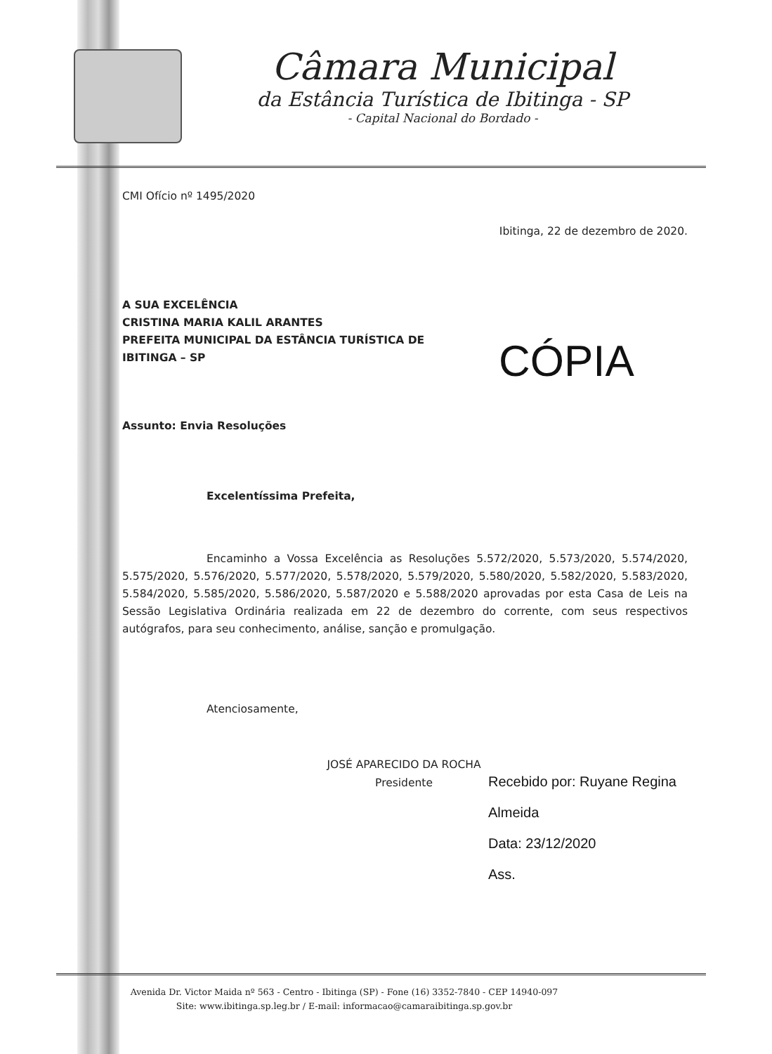Câmara Municipal
da Estância Turística de Ibitinga - SP
- Capital Nacional do Bordado -
CMI Ofício nº 1495/2020
Ibitinga, 22 de dezembro de 2020.
A SUA EXCELÊNCIA
CRISTINA MARIA KALIL ARANTES
PREFEITA MUNICIPAL DA ESTÂNCIA TURÍSTICA DE
IBITINGA – SP
CÓPIA
Assunto: Envia Resoluções
Excelentíssima Prefeita,
Encaminho a Vossa Excelência as Resoluções 5.572/2020, 5.573/2020, 5.574/2020, 5.575/2020, 5.576/2020, 5.577/2020, 5.578/2020, 5.579/2020, 5.580/2020, 5.582/2020, 5.583/2020, 5.584/2020, 5.585/2020, 5.586/2020, 5.587/2020 e 5.588/2020 aprovadas por esta Casa de Leis na Sessão Legislativa Ordinária realizada em 22 de dezembro do corrente, com seus respectivos autógrafos, para seu conhecimento, análise, sanção e promulgação.
Atenciosamente,
JOSÉ APARECIDO DA ROCHA
Presidente
Recebido por: Ruyane Regina
Almeida
Data: 23/12/2020
Ass.
Avenida Dr. Victor Maida nº 563 - Centro - Ibitinga (SP) - Fone (16) 3352-7840 - CEP 14940-097
Site: www.ibitinga.sp.leg.br / E-mail: informacao@camaraibitinga.sp.gov.br